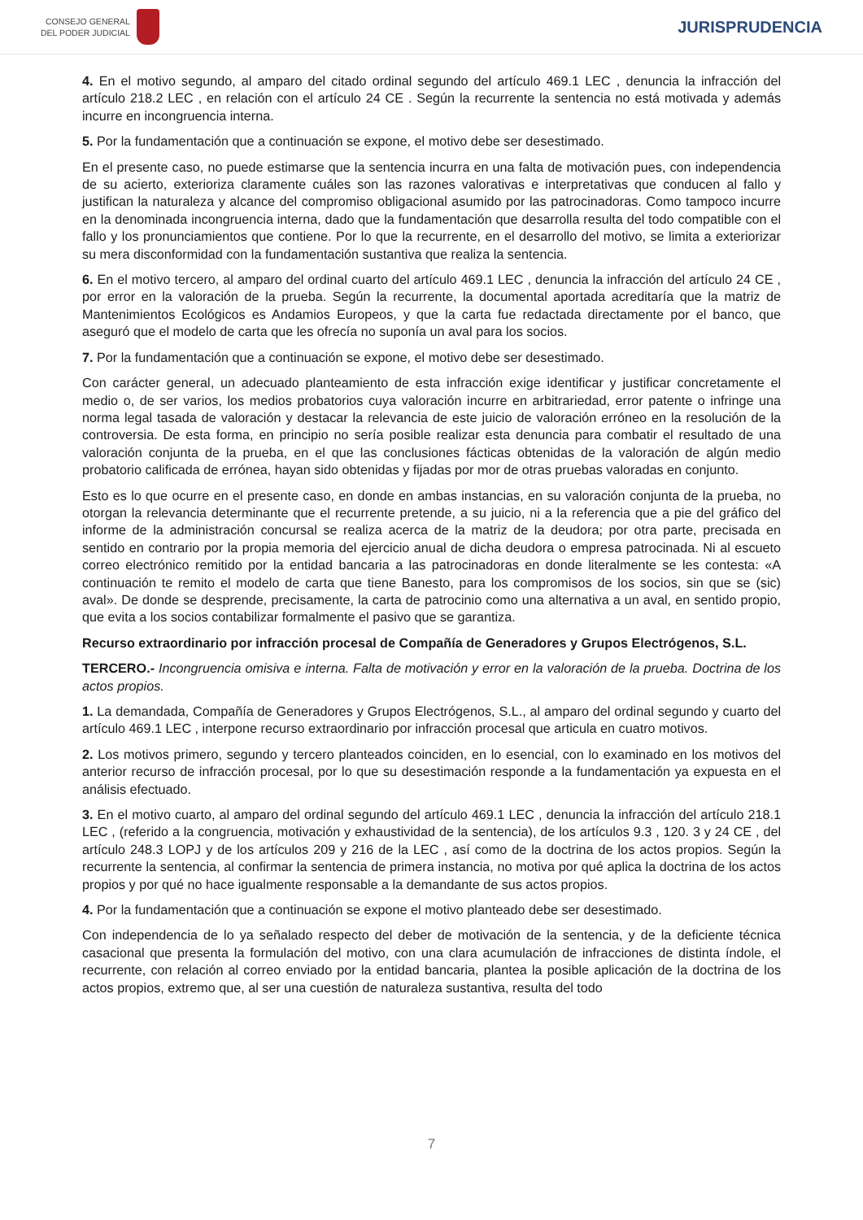CONSEJO GENERAL
DEL PODER JUDICIAL
JURISPRUDENCIA
4. En el motivo segundo, al amparo del citado ordinal segundo del artículo 469.1 LEC , denuncia la infracción del artículo 218.2 LEC , en relación con el artículo 24 CE . Según la recurrente la sentencia no está motivada y además incurre en incongruencia interna.
5. Por la fundamentación que a continuación se expone, el motivo debe ser desestimado.
En el presente caso, no puede estimarse que la sentencia incurra en una falta de motivación pues, con independencia de su acierto, exterioriza claramente cuáles son las razones valorativas e interpretativas que conducen al fallo y justifican la naturaleza y alcance del compromiso obligacional asumido por las patrocinadoras. Como tampoco incurre en la denominada incongruencia interna, dado que la fundamentación que desarrolla resulta del todo compatible con el fallo y los pronunciamientos que contiene. Por lo que la recurrente, en el desarrollo del motivo, se limita a exteriorizar su mera disconformidad con la fundamentación sustantiva que realiza la sentencia.
6. En el motivo tercero, al amparo del ordinal cuarto del artículo 469.1 LEC , denuncia la infracción del artículo 24 CE , por error en la valoración de la prueba. Según la recurrente, la documental aportada acreditaría que la matriz de Mantenimientos Ecológicos es Andamios Europeos, y que la carta fue redactada directamente por el banco, que aseguró que el modelo de carta que les ofrecía no suponía un aval para los socios.
7. Por la fundamentación que a continuación se expone, el motivo debe ser desestimado.
Con carácter general, un adecuado planteamiento de esta infracción exige identificar y justificar concretamente el medio o, de ser varios, los medios probatorios cuya valoración incurre en arbitrariedad, error patente o infringe una norma legal tasada de valoración y destacar la relevancia de este juicio de valoración erróneo en la resolución de la controversia. De esta forma, en principio no sería posible realizar esta denuncia para combatir el resultado de una valoración conjunta de la prueba, en el que las conclusiones fácticas obtenidas de la valoración de algún medio probatorio calificada de errónea, hayan sido obtenidas y fijadas por mor de otras pruebas valoradas en conjunto.
Esto es lo que ocurre en el presente caso, en donde en ambas instancias, en su valoración conjunta de la prueba, no otorgan la relevancia determinante que el recurrente pretende, a su juicio, ni a la referencia que a pie del gráfico del informe de la administración concursal se realiza acerca de la matriz de la deudora; por otra parte, precisada en sentido en contrario por la propia memoria del ejercicio anual de dicha deudora o empresa patrocinada. Ni al escueto correo electrónico remitido por la entidad bancaria a las patrocinadoras en donde literalmente se les contesta: «A continuación te remito el modelo de carta que tiene Banesto, para los compromisos de los socios, sin que se (sic) aval». De donde se desprende, precisamente, la carta de patrocinio como una alternativa a un aval, en sentido propio, que evita a los socios contabilizar formalmente el pasivo que se garantiza.
Recurso extraordinario por infracción procesal de Compañía de Generadores y Grupos Electrógenos, S.L.
TERCERO.- Incongruencia omisiva e interna. Falta de motivación y error en la valoración de la prueba. Doctrina de los actos propios.
1. La demandada, Compañía de Generadores y Grupos Electrógenos, S.L., al amparo del ordinal segundo y cuarto del artículo 469.1 LEC , interpone recurso extraordinario por infracción procesal que articula en cuatro motivos.
2. Los motivos primero, segundo y tercero planteados coinciden, en lo esencial, con lo examinado en los motivos del anterior recurso de infracción procesal, por lo que su desestimación responde a la fundamentación ya expuesta en el análisis efectuado.
3. En el motivo cuarto, al amparo del ordinal segundo del artículo 469.1 LEC , denuncia la infracción del artículo 218.1 LEC , (referido a la congruencia, motivación y exhaustividad de la sentencia), de los artículos 9.3 , 120. 3 y 24 CE , del artículo 248.3 LOPJ y de los artículos 209 y 216 de la LEC , así como de la doctrina de los actos propios. Según la recurrente la sentencia, al confirmar la sentencia de primera instancia, no motiva por qué aplica la doctrina de los actos propios y por qué no hace igualmente responsable a la demandante de sus actos propios.
4. Por la fundamentación que a continuación se expone el motivo planteado debe ser desestimado.
Con independencia de lo ya señalado respecto del deber de motivación de la sentencia, y de la deficiente técnica casacional que presenta la formulación del motivo, con una clara acumulación de infracciones de distinta índole, el recurrente, con relación al correo enviado por la entidad bancaria, plantea la posible aplicación de la doctrina de los actos propios, extremo que, al ser una cuestión de naturaleza sustantiva, resulta del todo
7